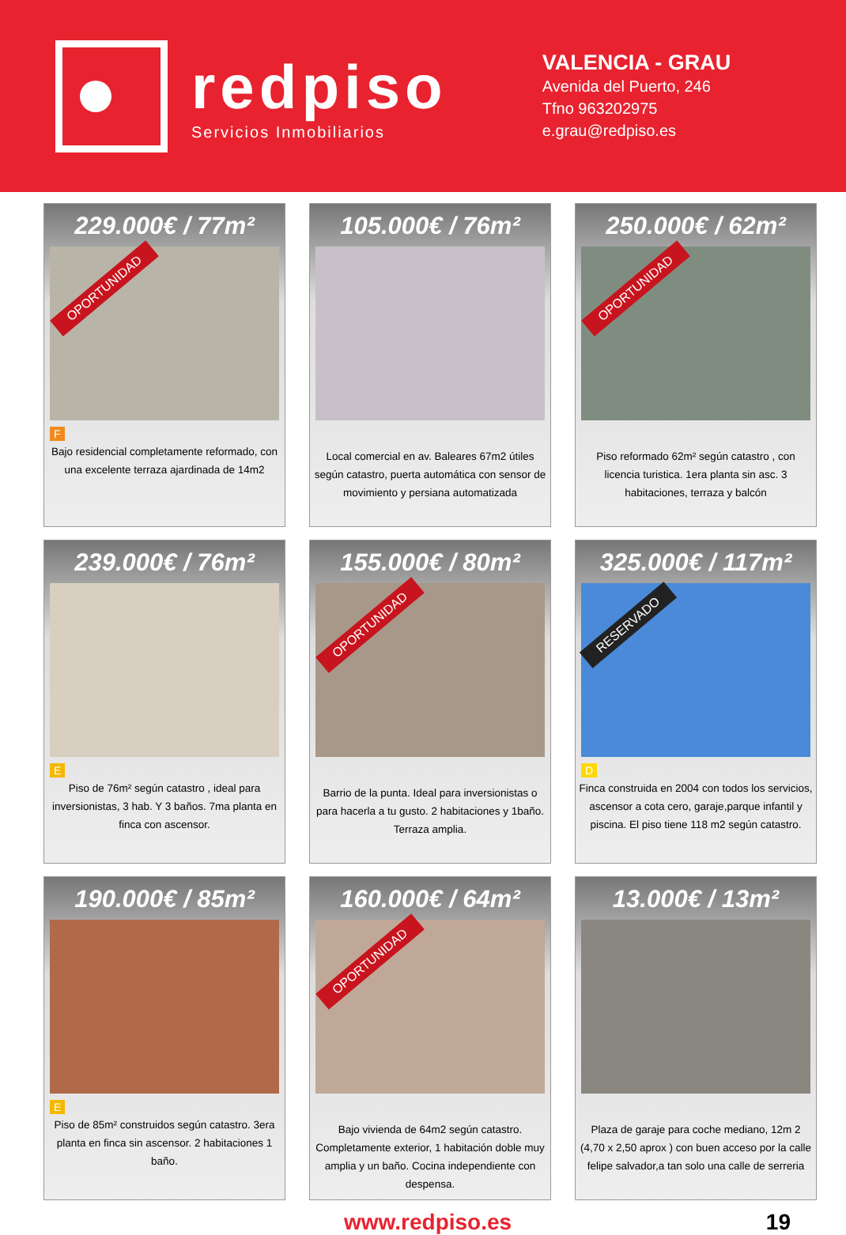redpiso
Servicios Inmobiliarios
VALENCIA - GRAU
Avenida del Puerto, 246
Tfno 963202975
e.grau@redpiso.es
229.000€ / 77m²
OPORTUNIDAD
F
Bajo residencial completamente reformado, con una excelente terraza ajardinada de 14m2
105.000€ / 76m²
Local comercial en av. Baleares 67m2 útiles según catastro, puerta automática con sensor de movimiento y persiana automatizada
250.000€ / 62m²
OPORTUNIDAD
Piso reformado 62m² según catastro , con licencia turistica. 1era planta sin asc. 3 habitaciones, terraza y balcón
239.000€ / 76m²
E
Piso de 76m² según catastro , ideal para inversionistas, 3 hab. Y 3 baños. 7ma planta en finca con ascensor.
155.000€ / 80m²
OPORTUNIDAD
Barrio de la punta. Ideal para inversionistas o para hacerla a tu gusto. 2 habitaciones y 1baño. Terraza amplia.
325.000€ / 117m²
RESERVADO
D
Finca construida en 2004 con todos los servicios, ascensor a cota cero, garaje,parque infantil y piscina. El piso tiene 118 m2 según catastro.
190.000€ / 85m²
E
Piso de 85m² construidos según catastro. 3era planta en finca sin ascensor. 2 habitaciones 1 baño.
160.000€ / 64m²
OPORTUNIDAD
Bajo vivienda de 64m2 según catastro. Completamente exterior, 1 habitación doble muy amplia y un baño. Cocina independiente con despensa.
13.000€ / 13m²
Plaza de garaje para coche mediano, 12m 2 (4,70 x 2,50 aprox ) con buen acceso por la calle felipe salvador,a tan solo una calle de serreria
www.redpiso.es 19